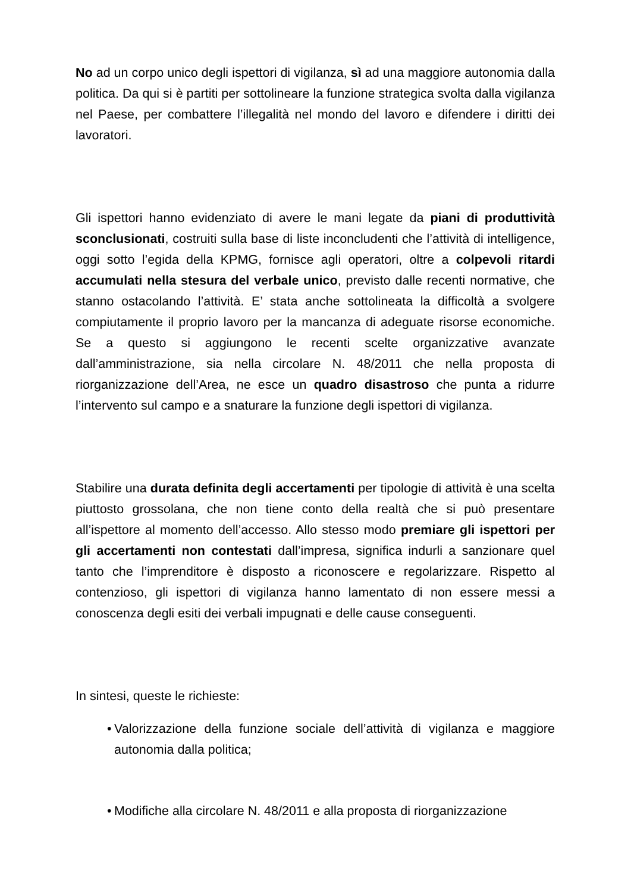No ad un corpo unico degli ispettori di vigilanza, sì ad una maggiore autonomia dalla politica. Da qui si è partiti per sottolineare la funzione strategica svolta dalla vigilanza nel Paese, per combattere l’illegalità nel mondo del lavoro e difendere i diritti dei lavoratori.
Gli ispettori hanno evidenziato di avere le mani legate da piani di produttività sconclusionati, costruiti sulla base di liste inconcludenti che l’attività di intelligence, oggi sotto l’egida della KPMG, fornisce agli operatori, oltre a colpevoli ritardi accumulati nella stesura del verbale unico, previsto dalle recenti normative, che stanno ostacolando l’attività. E’ stata anche sottolineata la difficoltà a svolgere compiutamente il proprio lavoro per la mancanza di adeguate risorse economiche. Se a questo si aggiungono le recenti scelte organizzative avanzate dall’amministrazione, sia nella circolare N. 48/2011 che nella proposta di riorganizzazione dell’Area, ne esce un quadro disastroso che punta a ridurre l’intervento sul campo e a snaturare la funzione degli ispettori di vigilanza.
Stabilire una durata definita degli accertamenti per tipologie di attività è una scelta piuttosto grossolana, che non tiene conto della realtà che si può presentare all’ispettore al momento dell’accesso. Allo stesso modo premiare gli ispettori per gli accertamenti non contestati dall’impresa, significa indurli a sanzionare quel tanto che l’imprenditore è disposto a riconoscere e regolarizzare. Rispetto al contenzioso, gli ispettori di vigilanza hanno lamentato di non essere messi a conoscenza degli esiti dei verbali impugnati e delle cause conseguenti.
In sintesi, queste le richieste:
• Valorizzazione della funzione sociale dell’attività di vigilanza e maggiore autonomia dalla politica;
• Modifiche alla circolare N. 48/2011 e alla proposta di riorganizzazione